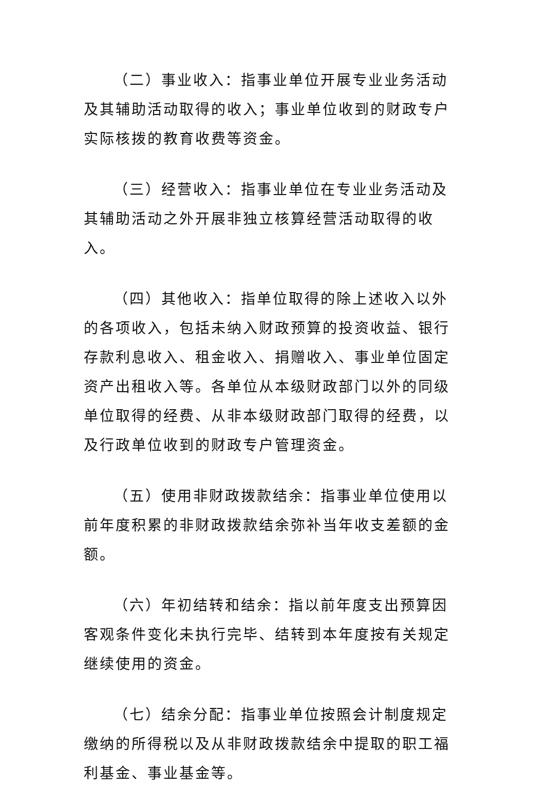（二）事业收入：指事业单位开展专业业务活动及其辅助活动取得的收入；事业单位收到的财政专户实际核拨的教育收费等资金。
（三）经营收入：指事业单位在专业业务活动及其辅助活动之外开展非独立核算经营活动取得的收入。
（四）其他收入：指单位取得的除上述收入以外的各项收入，包括未纳入财政预算的投资收益、银行存款利息收入、租金收入、捐赠收入、事业单位固定资产出租收入等。各单位从本级财政部门以外的同级单位取得的经费、从非本级财政部门取得的经费，以及行政单位收到的财政专户管理资金。
（五）使用非财政拨款结余：指事业单位使用以前年度积累的非财政拨款结余弥补当年收支差额的金额。
（六）年初结转和结余：指以前年度支出预算因客观条件变化未执行完毕、结转到本年度按有关规定继续使用的资金。
（七）结余分配：指事业单位按照会计制度规定缴纳的所得税以及从非财政拨款结余中提取的职工福利基金、事业基金等。